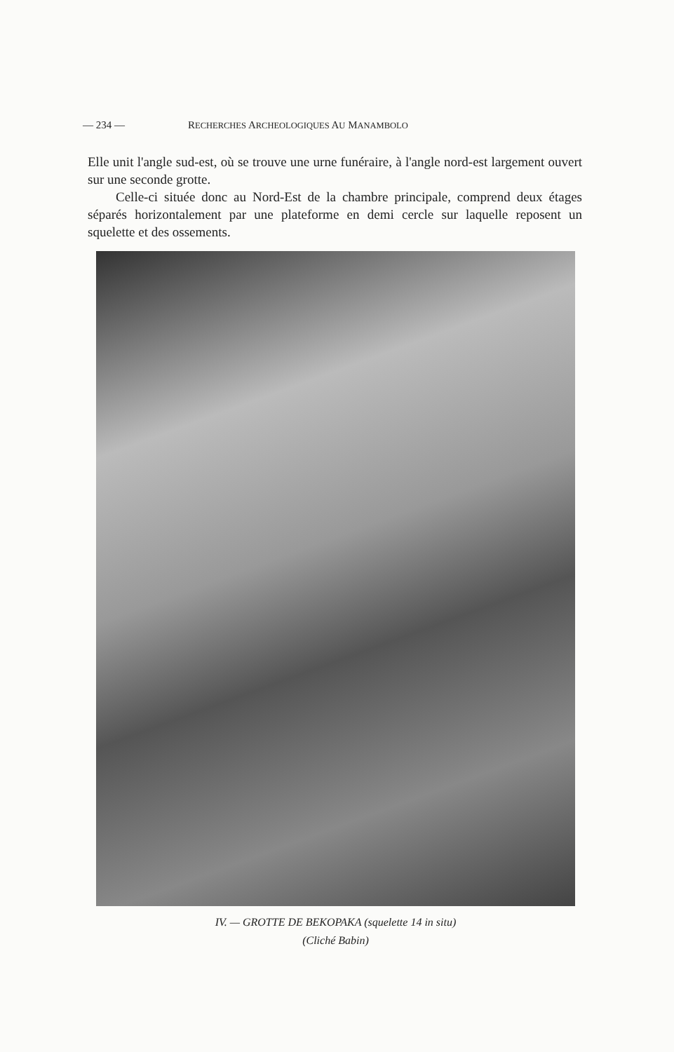— 234 — RECHERCHES ARCHEOLOGIQUES AU MANAMBOLO
Elle unit l'angle sud-est, où se trouve une urne funéraire, à l'angle nord-est largement ouvert sur une seconde grotte.
Celle-ci située donc au Nord-Est de la chambre principale, comprend deux étages séparés horizontalement par une plateforme en demi cercle sur laquelle reposent un squelette et des ossements.
IV. — GROTTE DE BEKOPAKA (squelette 14 in situ)
(Cliché Babin)